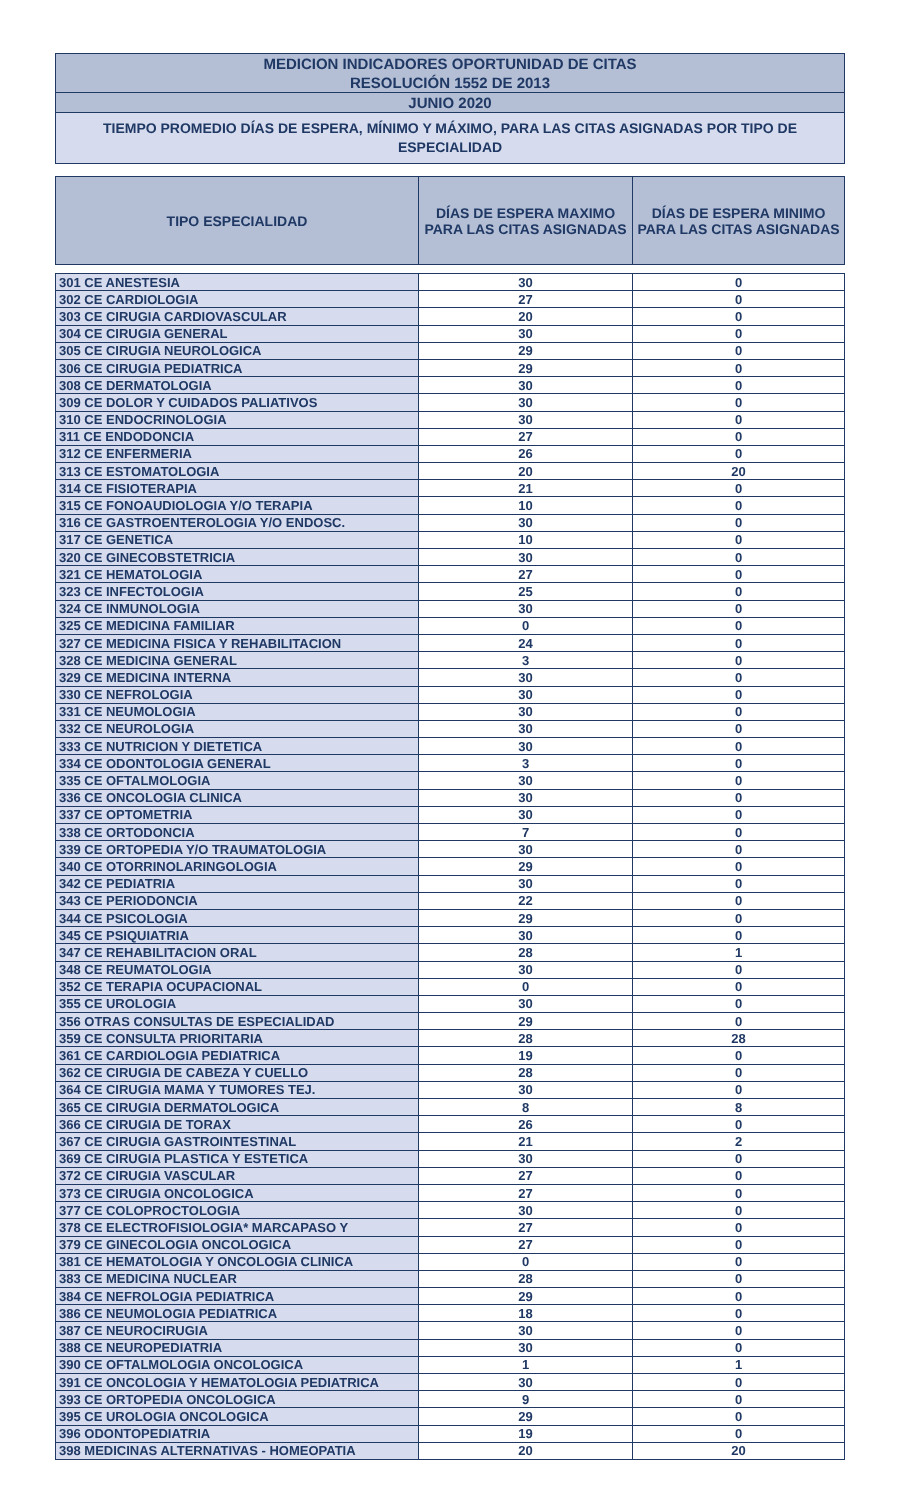MEDICION INDICADORES OPORTUNIDAD DE CITAS
RESOLUCIÓN 1552 DE 2013
JUNIO 2020
TIEMPO PROMEDIO DÍAS DE ESPERA, MÍNIMO Y MÁXIMO, PARA LAS CITAS ASIGNADAS POR TIPO DE ESPECIALIDAD
| TIPO ESPECIALIDAD | DÍAS DE ESPERA MAXIMO PARA LAS CITAS ASIGNADAS | DÍAS DE ESPERA MINIMO PARA LAS CITAS ASIGNADAS |
| --- | --- | --- |
| 301 CE ANESTESIA | 30 | 0 |
| 302 CE CARDIOLOGIA | 27 | 0 |
| 303 CE CIRUGIA CARDIOVASCULAR | 20 | 0 |
| 304 CE CIRUGIA GENERAL | 30 | 0 |
| 305 CE CIRUGIA NEUROLOGICA | 29 | 0 |
| 306 CE CIRUGIA PEDIATRICA | 29 | 0 |
| 308 CE DERMATOLOGIA | 30 | 0 |
| 309 CE DOLOR Y CUIDADOS PALIATIVOS | 30 | 0 |
| 310 CE ENDOCRINOLOGIA | 30 | 0 |
| 311 CE ENDODONCIA | 27 | 0 |
| 312 CE ENFERMERIA | 26 | 0 |
| 313 CE ESTOMATOLOGIA | 20 | 20 |
| 314 CE FISIOTERAPIA | 21 | 0 |
| 315 CE FONOAUDIOLOGIA Y/O TERAPIA | 10 | 0 |
| 316 CE GASTROENTEROLOGIA Y/O ENDOSC. | 30 | 0 |
| 317 CE GENETICA | 10 | 0 |
| 320 CE GINECOBSTETRICIA | 30 | 0 |
| 321 CE HEMATOLOGIA | 27 | 0 |
| 323 CE INFECTOLOGIA | 25 | 0 |
| 324 CE INMUNOLOGIA | 30 | 0 |
| 325 CE MEDICINA FAMILIAR | 0 | 0 |
| 327 CE MEDICINA FISICA Y REHABILITACION | 24 | 0 |
| 328 CE MEDICINA GENERAL | 3 | 0 |
| 329 CE MEDICINA INTERNA | 30 | 0 |
| 330 CE NEFROLOGIA | 30 | 0 |
| 331 CE NEUMOLOGIA | 30 | 0 |
| 332 CE NEUROLOGIA | 30 | 0 |
| 333 CE NUTRICION Y DIETETICA | 30 | 0 |
| 334 CE ODONTOLOGIA GENERAL | 3 | 0 |
| 335 CE OFTALMOLOGIA | 30 | 0 |
| 336 CE ONCOLOGIA CLINICA | 30 | 0 |
| 337 CE OPTOMETRIA | 30 | 0 |
| 338 CE ORTODONCIA | 7 | 0 |
| 339 CE ORTOPEDIA Y/O TRAUMATOLOGIA | 30 | 0 |
| 340 CE OTORRINOLARINGOLOGIA | 29 | 0 |
| 342 CE PEDIATRIA | 30 | 0 |
| 343 CE PERIODONCIA | 22 | 0 |
| 344 CE PSICOLOGIA | 29 | 0 |
| 345 CE PSIQUIATRIA | 30 | 0 |
| 347 CE REHABILITACION ORAL | 28 | 1 |
| 348 CE REUMATOLOGIA | 30 | 0 |
| 352 CE TERAPIA OCUPACIONAL | 0 | 0 |
| 355 CE UROLOGIA | 30 | 0 |
| 356 OTRAS CONSULTAS DE ESPECIALIDAD | 29 | 0 |
| 359 CE CONSULTA PRIORITARIA | 28 | 28 |
| 361 CE CARDIOLOGIA PEDIATRICA | 19 | 0 |
| 362 CE CIRUGIA DE CABEZA Y CUELLO | 28 | 0 |
| 364 CE CIRUGIA MAMA Y TUMORES TEJ. | 30 | 0 |
| 365 CE CIRUGIA DERMATOLOGICA | 8 | 8 |
| 366 CE CIRUGIA DE TORAX | 26 | 0 |
| 367 CE CIRUGIA GASTROINTESTINAL | 21 | 2 |
| 369 CE CIRUGIA PLASTICA Y ESTETICA | 30 | 0 |
| 372 CE CIRUGIA VASCULAR | 27 | 0 |
| 373 CE CIRUGIA ONCOLOGICA | 27 | 0 |
| 377 CE COLOPROCTOLOGIA | 30 | 0 |
| 378 CE ELECTROFISIOLOGIA* MARCAPASO Y | 27 | 0 |
| 379 CE GINECOLOGIA ONCOLOGICA | 27 | 0 |
| 381 CE HEMATOLOGIA Y ONCOLOGIA CLINICA | 0 | 0 |
| 383 CE MEDICINA NUCLEAR | 28 | 0 |
| 384 CE NEFROLOGIA PEDIATRICA | 29 | 0 |
| 386 CE NEUMOLOGIA PEDIATRICA | 18 | 0 |
| 387 CE NEUROCIRUGIA | 30 | 0 |
| 388 CE NEUROPEDIATRIA | 30 | 0 |
| 390 CE OFTALMOLOGIA ONCOLOGICA | 1 | 1 |
| 391 CE ONCOLOGIA Y HEMATOLOGIA PEDIATRICA | 30 | 0 |
| 393 CE ORTOPEDIA ONCOLOGICA | 9 | 0 |
| 395 CE UROLOGIA ONCOLOGICA | 29 | 0 |
| 396 ODONTOPEDIATRIA | 19 | 0 |
| 398 MEDICINAS ALTERNATIVAS - HOMEOPATIA | 20 | 20 |